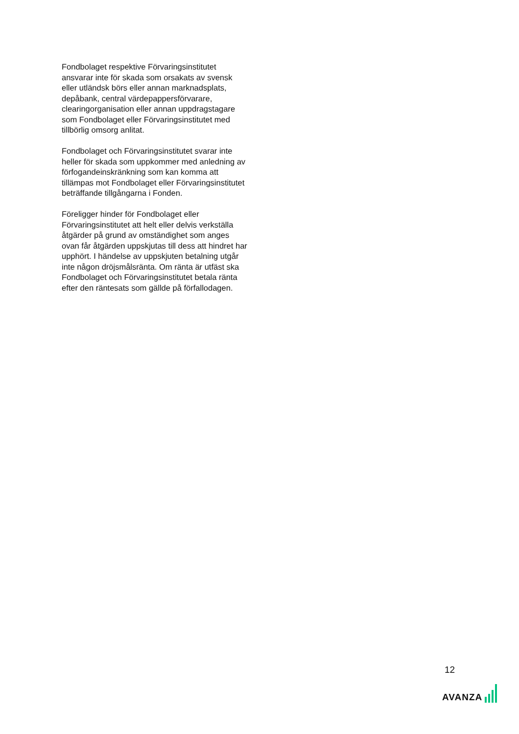Fondbolaget respektive Förvaringsinstitutet ansvarar inte för skada som orsakats av svensk eller utländsk börs eller annan marknadsplats, depåbank, central värdepappersförvarare, clearingorganisation eller annan uppdragstagare som Fondbolaget eller Förvaringsinstitutet med tillbörlig omsorg anlitat.
Fondbolaget och Förvaringsinstitutet svarar inte heller för skada som uppkommer med anledning av förfogandeinskränkning som kan komma att tillämpas mot Fondbolaget eller Förvaringsinstitutet beträffande tillgångarna i Fonden.
Föreligger hinder för Fondbolaget eller Förvaringsinstitutet att helt eller delvis verkställa åtgärder på grund av omständighet som anges ovan får åtgärden uppskjutas till dess att hindret har upphört. I händelse av uppskjuten betalning utgår inte någon dröjsmålsränta. Om ränta är utfäst ska Fondbolaget och Förvaringsinstitutet betala ränta efter den räntesats som gällde på förfallodagen.
12
AVANZA